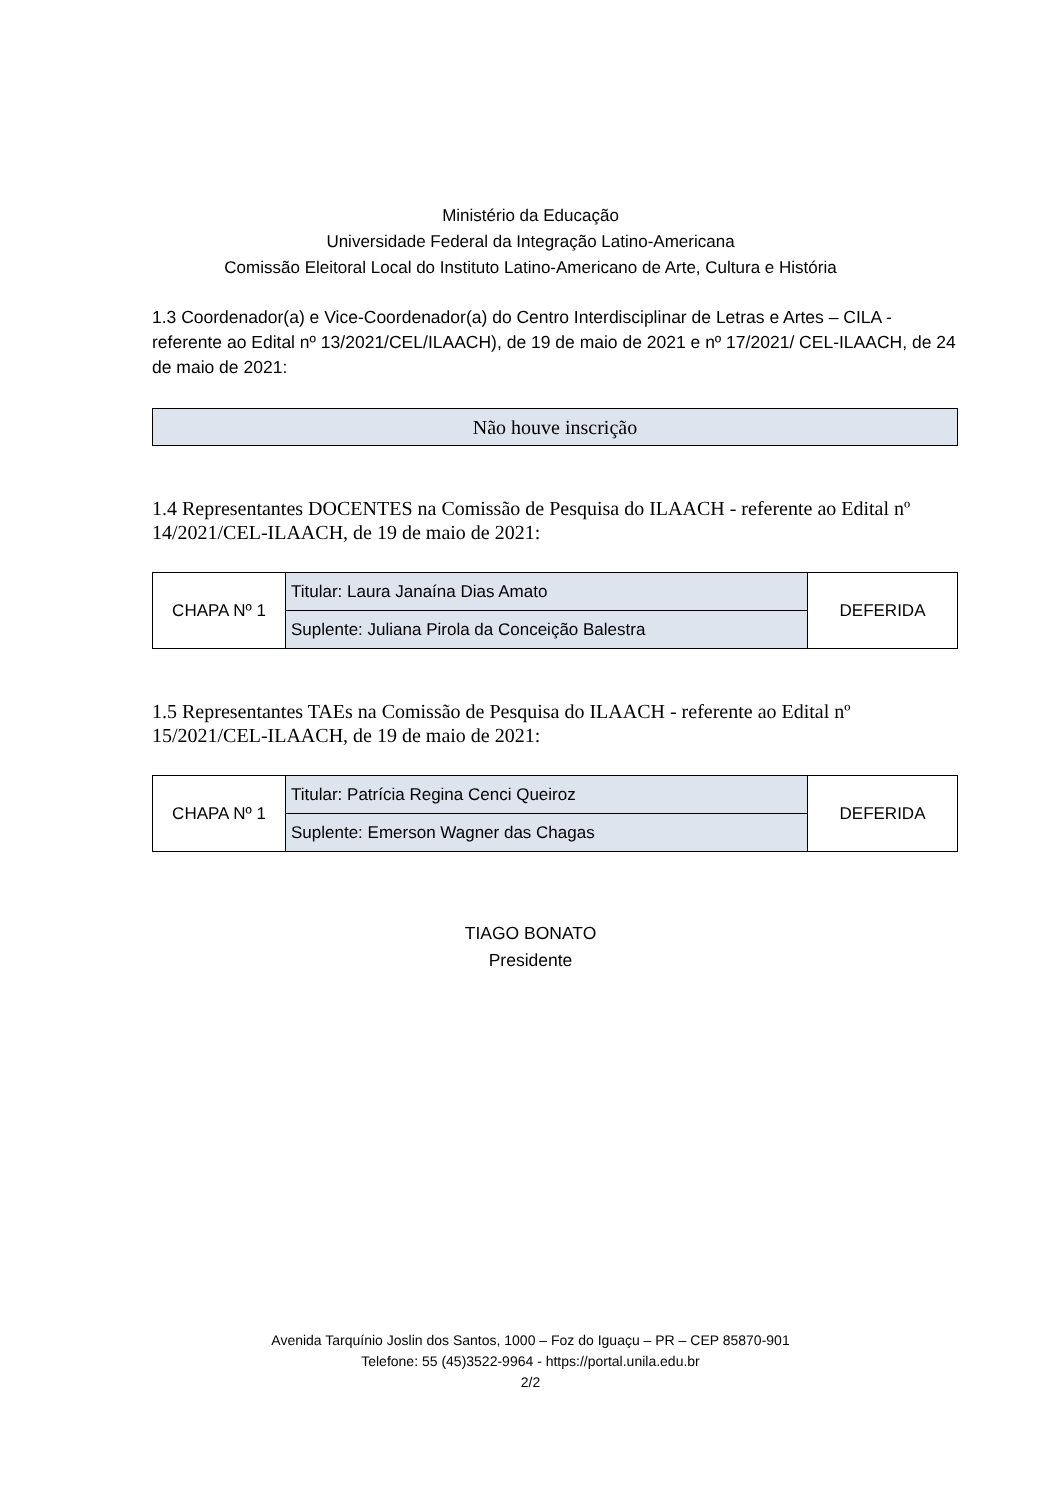Ministério da Educação
Universidade Federal da Integração Latino-Americana
Comissão Eleitoral Local do Instituto Latino-Americano de Arte, Cultura e História
1.3 Coordenador(a) e Vice-Coordenador(a) do Centro Interdisciplinar de Letras e Artes – CILA - referente ao Edital nº 13/2021/CEL/ILAACH), de 19 de maio de 2021 e nº 17/2021/ CEL-ILAACH, de 24 de maio de 2021:
| Não houve inscrição |
1.4 Representantes DOCENTES na Comissão de Pesquisa do ILAACH - referente ao Edital nº 14/2021/CEL-ILAACH, de 19 de maio de 2021:
| CHAPA Nº 1 | Titular: Laura Janaína Dias Amato | DEFERIDA |
| | Suplente: Juliana Pirola da Conceição Balestra | |
1.5 Representantes TAEs na Comissão de Pesquisa do ILAACH - referente ao Edital nº 15/2021/CEL-ILAACH, de 19 de maio de 2021:
| CHAPA Nº 1 | Titular: Patrícia Regina Cenci Queiroz | DEFERIDA |
| | Suplente: Emerson Wagner das Chagas | |
TIAGO BONATO
Presidente
Avenida Tarquínio Joslin dos Santos, 1000 – Foz do Iguaçu – PR – CEP 85870-901
Telefone: 55 (45)3522-9964 - https://portal.unila.edu.br
2/2